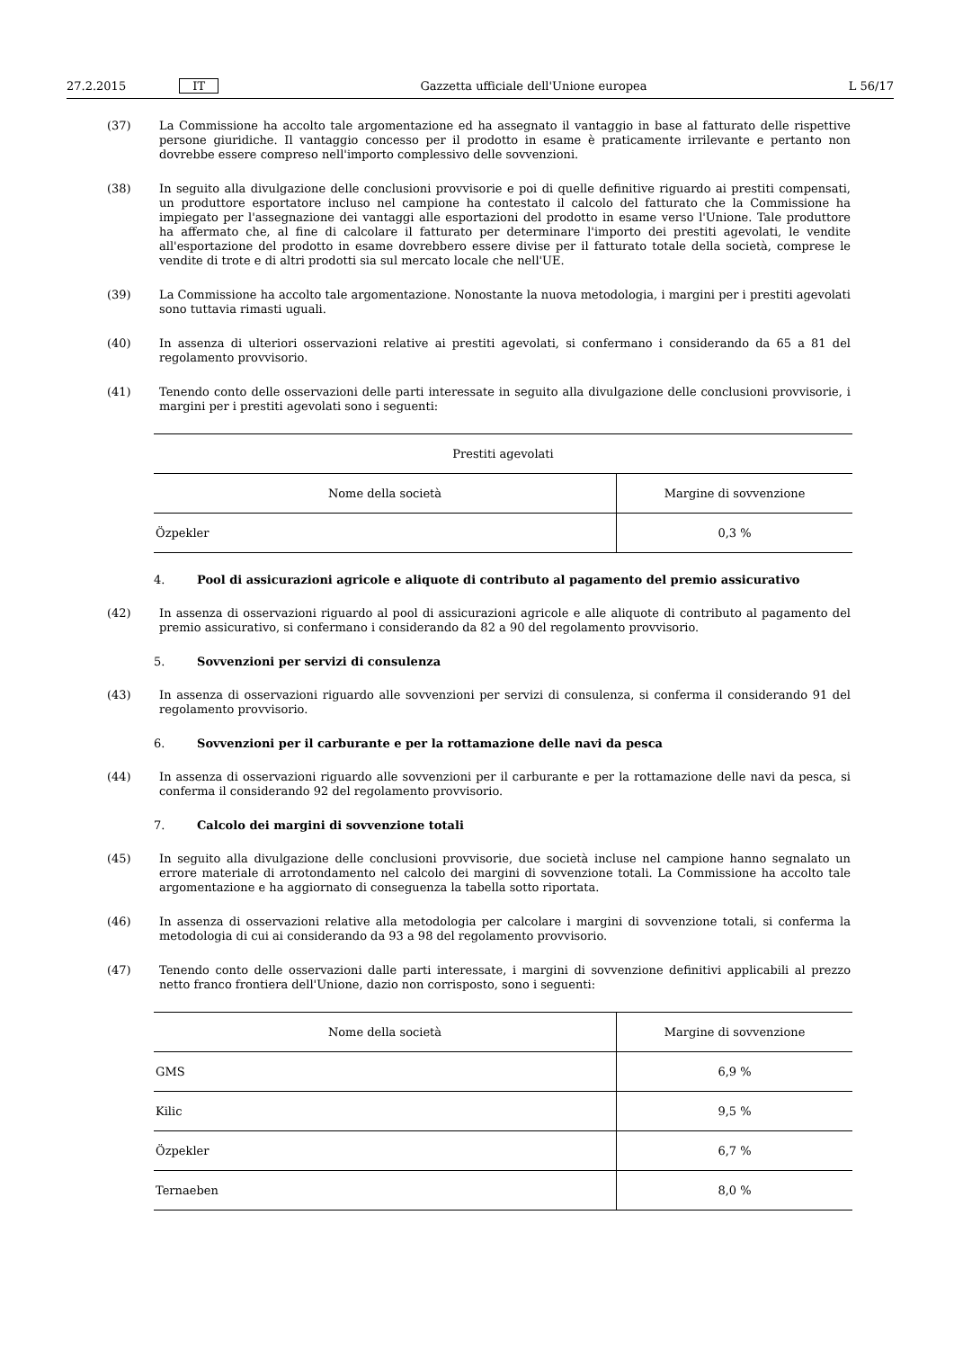27.2.2015 IT Gazzetta ufficiale dell'Unione europea L 56/17
(37) La Commissione ha accolto tale argomentazione ed ha assegnato il vantaggio in base al fatturato delle rispettive persone giuridiche. Il vantaggio concesso per il prodotto in esame è praticamente irrilevante e pertanto non dovrebbe essere compreso nell'importo complessivo delle sovvenzioni.
(38) In seguito alla divulgazione delle conclusioni provvisorie e poi di quelle definitive riguardo ai prestiti compensati, un produttore esportatore incluso nel campione ha contestato il calcolo del fatturato che la Commissione ha impiegato per l'assegnazione dei vantaggi alle esportazioni del prodotto in esame verso l'Unione. Tale produttore ha affermato che, al fine di calcolare il fatturato per determinare l'importo dei prestiti agevolati, le vendite all'esportazione del prodotto in esame dovrebbero essere divise per il fatturato totale della società, comprese le vendite di trote e di altri prodotti sia sul mercato locale che nell'UE.
(39) La Commissione ha accolto tale argomentazione. Nonostante la nuova metodologia, i margini per i prestiti agevolati sono tuttavia rimasti uguali.
(40) In assenza di ulteriori osservazioni relative ai prestiti agevolati, si confermano i considerando da 65 a 81 del regolamento provvisorio.
(41) Tenendo conto delle osservazioni delle parti interessate in seguito alla divulgazione delle conclusioni provvisorie, i margini per i prestiti agevolati sono i seguenti:
| Prestiti agevolati | |
| --- | --- |
| Nome della società | Margine di sovvenzione |
| Özpekler | 0,3 % |
4. Pool di assicurazioni agricole e aliquote di contributo al pagamento del premio assicurativo
(42) In assenza di osservazioni riguardo al pool di assicurazioni agricole e alle aliquote di contributo al pagamento del premio assicurativo, si confermano i considerando da 82 a 90 del regolamento provvisorio.
5. Sovvenzioni per servizi di consulenza
(43) In assenza di osservazioni riguardo alle sovvenzioni per servizi di consulenza, si conferma il considerando 91 del regolamento provvisorio.
6. Sovvenzioni per il carburante e per la rottamazione delle navi da pesca
(44) In assenza di osservazioni riguardo alle sovvenzioni per il carburante e per la rottamazione delle navi da pesca, si conferma il considerando 92 del regolamento provvisorio.
7. Calcolo dei margini di sovvenzione totali
(45) In seguito alla divulgazione delle conclusioni provvisorie, due società incluse nel campione hanno segnalato un errore materiale di arrotondamento nel calcolo dei margini di sovvenzione totali. La Commissione ha accolto tale argomentazione e ha aggiornato di conseguenza la tabella sotto riportata.
(46) In assenza di osservazioni relative alla metodologia per calcolare i margini di sovvenzione totali, si conferma la metodologia di cui ai considerando da 93 a 98 del regolamento provvisorio.
(47) Tenendo conto delle osservazioni dalle parti interessate, i margini di sovvenzione definitivi applicabili al prezzo netto franco frontiera dell'Unione, dazio non corrisposto, sono i seguenti:
| Nome della società | Margine di sovvenzione |
| --- | --- |
| GMS | 6,9 % |
| Kilic | 9,5 % |
| Özpekler | 6,7 % |
| Ternaeben | 8,0 % |